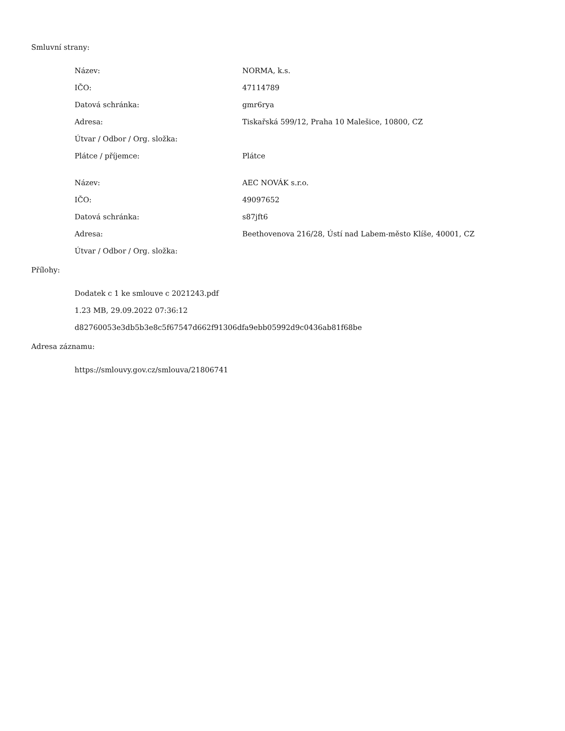Smluvní strany:
| Název: | NORMA, k.s. |
| IČO: | 47114789 |
| Datová schránka: | gmr6rya |
| Adresa: | Tiskařská 599/12, Praha 10 Malešice, 10800, CZ |
| Útvar / Odbor / Org. složka: | |
| Plátce / příjemce: | Plátce |
| Název: | AEC NOVÁK s.r.o. |
| IČO: | 49097652 |
| Datová schránka: | s87jft6 |
| Adresa: | Beethovenova 216/28, Ústí nad Labem-město Klíše, 40001, CZ |
| Útvar / Odbor / Org. složka: | |
Přílohy:
Dodatek c 1 ke smlouve c 2021243.pdf
1.23 MB, 29.09.2022 07:36:12
d82760053e3db5b3e8c5f67547d662f91306dfa9ebb05992d9c0436ab81f68be
Adresa záznamu:
https://smlouvy.gov.cz/smlouva/21806741